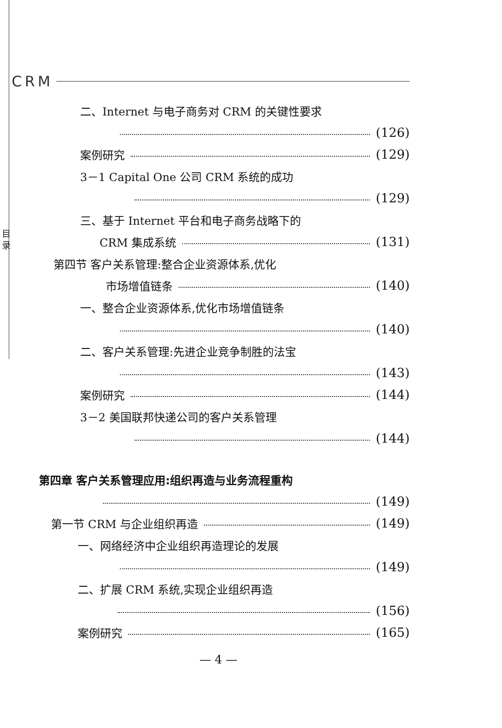CRM
目
录
二、Internet 与电子商务对 CRM 的关键性要求
(126)
案例研究 (129)
3－1 Capital One 公司 CRM 系统的成功
(129)
三、基于 Internet 平台和电子商务战略下的
CRM 集成系统 (131)
第四节 客户关系管理:整合企业资源体系,优化
市场增值链条 (140)
一、整合企业资源体系,优化市场增值链条
(140)
二、客户关系管理:先进企业竞争制胜的法宝
(143)
案例研究 (144)
3－2 美国联邦快递公司的客户关系管理
(144)
第四章 客户关系管理应用:组织再造与业务流程重构
(149)
第一节 CRM 与企业组织再造 (149)
一、网络经济中企业组织再造理论的发展
(149)
二、扩展 CRM 系统,实现企业组织再造
(156)
案例研究 (165)
— 4 —